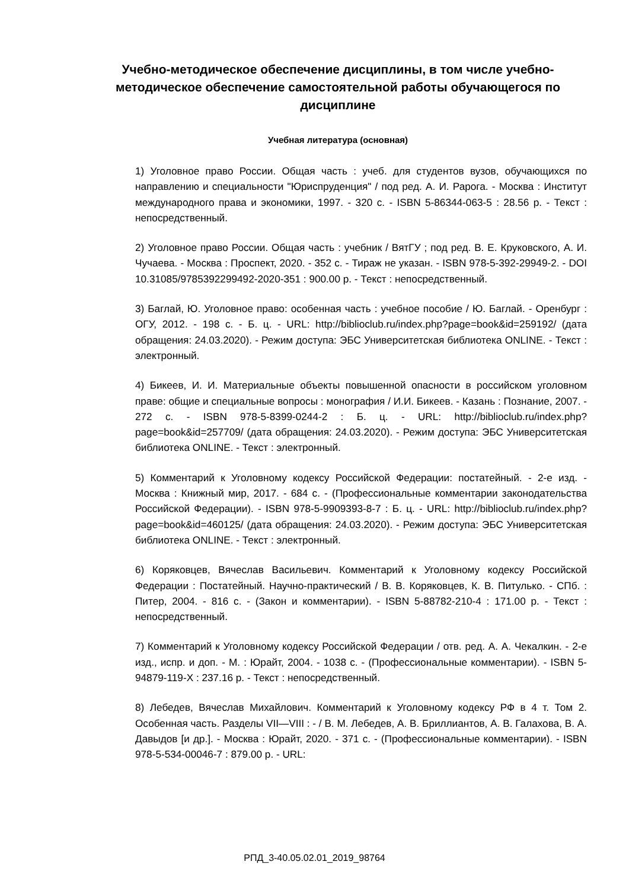Учебно-методическое обеспечение дисциплины, в том числе учебно-методическое обеспечение самостоятельной работы обучающегося по дисциплине
Учебная литература (основная)
1) Уголовное право России. Общая часть : учеб. для студентов вузов, обучающихся по направлению и специальности "Юриспруденция" / под ред. А. И. Рарога. - Москва : Институт международного права и экономики, 1997. - 320 с. - ISBN 5-86344-063-5 : 28.56 р. - Текст : непосредственный.
2) Уголовное право России. Общая часть : учебник / ВятГУ ; под ред. В. Е. Круковского, А. И. Чучаева. - Москва : Проспект, 2020. - 352 с. - Тираж не указан. - ISBN 978-5-392-29949-2. - DOI 10.31085/9785392299492-2020-351 : 900.00 р. - Текст : непосредственный.
3) Баглай, Ю. Уголовное право: особенная часть : учебное пособие / Ю. Баглай. - Оренбург : ОГУ, 2012. - 198 с. - Б. ц. - URL: http://biblioclub.ru/index.php?page=book&id=259192/ (дата обращения: 24.03.2020). - Режим доступа: ЭБС Университетская библиотека ONLINE. - Текст : электронный.
4) Бикеев, И. И. Материальные объекты повышенной опасности в российском уголовном праве: общие и специальные вопросы : монография / И.И. Бикеев. - Казань : Познание, 2007. - 272 с. - ISBN 978-5-8399-0244-2 : Б. ц. - URL: http://biblioclub.ru/index.php?page=book&id=257709/ (дата обращения: 24.03.2020). - Режим доступа: ЭБС Университетская библиотека ONLINE. - Текст : электронный.
5) Комментарий к Уголовному кодексу Российской Федерации: постатейный. - 2-е изд. - Москва : Книжный мир, 2017. - 684 с. - (Профессиональные комментарии законодательства Российской Федерации). - ISBN 978-5-9909393-8-7 : Б. ц. - URL: http://biblioclub.ru/index.php?page=book&id=460125/ (дата обращения: 24.03.2020). - Режим доступа: ЭБС Университетская библиотека ONLINE. - Текст : электронный.
6) Коряковцев, Вячеслав Васильевич. Комментарий к Уголовному кодексу Российской Федерации : Постатейный. Научно-практический / В. В. Коряковцев, К. В. Питулько. - СПб. : Питер, 2004. - 816 с. - (Закон и комментарии). - ISBN 5-88782-210-4 : 171.00 р. - Текст : непосредственный.
7) Комментарий к Уголовному кодексу Российской Федерации / отв. ред. А. А. Чекалкин. - 2-е изд., испр. и доп. - М. : Юрайт, 2004. - 1038 с. - (Профессиональные комментарии). - ISBN 5-94879-119-X : 237.16 р. - Текст : непосредственный.
8) Лебедев, Вячеслав Михайлович. Комментарий к Уголовному кодексу РФ в 4 т. Том 2. Особенная часть. Разделы VII—VIII : - / В. М. Лебедев, А. В. Бриллиантов, А. В. Галахова, В. А. Давыдов [и др.]. - Москва : Юрайт, 2020. - 371 с. - (Профессиональные комментарии). - ISBN 978-5-534-00046-7 : 879.00 р. - URL:
РПД_3-40.05.02.01_2019_98764